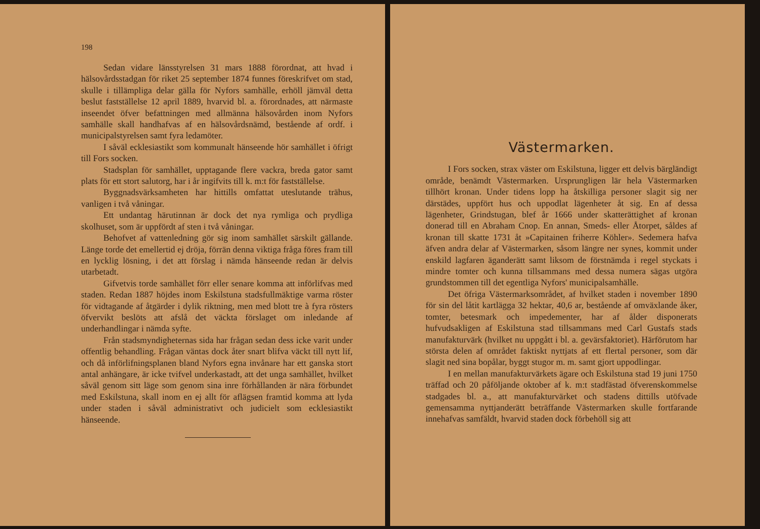198
Sedan vidare länsstyrelsen 31 mars 1888 förordnat, att hvad i hälsovårdsstadgan för riket 25 september 1874 funnes föreskrifvet om stad, skulle i tillämpliga delar gälla för Nyfors samhälle, erhöll jämväl detta beslut fastställelse 12 april 1889, hvarvid bl. a. förordnades, att närmaste inseendet öfver befattningen med allmänna hälsovården inom Nyfors samhälle skall handhafvas af en hälsovårdsnämd, bestående af ordf. i municipalstyrelsen samt fyra ledamöter.
I såväl ecklesiastikt som kommunalt hänseende hör samhället i öfrigt till Fors socken.
Stadsplan för samhället, upptagande flere vackra, breda gator samt plats för ett stort salutorg, har i år ingifvits till k. m:t för fastställelse.
Byggnadsvärksamheten har hittills omfattat uteslutande trähus, vanligen i två våningar.
Ett undantag härutinnan är dock det nya rymliga och prydliga skolhuset, som är uppfördt af sten i två våningar.
Behofvet af vattenledning gör sig inom samhället särskilt gällande. Länge torde det emellertid ej dröja, förrän denna viktiga fråga föres fram till en lycklig lösning, i det att förslag i nämda hänseende redan är delvis utarbetadt.
Gifvetvis torde samhället förr eller senare komma att införlifvas med staden. Redan 1887 höjdes inom Eskilstuna stadsfullmäktige varma röster för vidtagande af åtgärder i dylik riktning, men med blott tre à fyra rösters öfvervikt beslöts att afslå det väckta förslaget om inledande af underhandlingar i nämda syfte.
Från stadsmyndigheternas sida har frågan sedan dess icke varit under offentlig behandling. Frågan väntas dock åter snart blifva väckt till nytt lif, och då införlifningsplanen bland Nyfors egna invånare har ett ganska stort antal anhängare, är icke tvifvel underkastadt, att det unga samhället, hvilket såväl genom sitt läge som genom sina inre förhållanden är nära förbundet med Eskilstuna, skall inom en ej allt för aflägsen framtid komma att lyda under staden i såväl administrativt och judicielt som ecklesiastikt hänseende.
Västermarken.
I Fors socken, strax väster om Eskilstuna, ligger ett delvis bärgländigt område, benämdt Västermarken. Ursprungligen lär hela Västermarken tillhört kronan. Under tidens lopp ha åtskilliga personer slagit sig ner därstädes, uppfört hus och uppodlat lägenheter åt sig. En af dessa lägenheter, Grindstugan, blef år 1666 under skatterättighet af kronan donerad till en Abraham Cnop. En annan, Smeds- eller Åtorpet, såldes af kronan till skatte 1731 åt »Capitainen friherre Köhler». Sedemera hafva äfven andra delar af Västermarken, såsom längre ner synes, kommit under enskild lagfaren äganderätt samt liksom de förstnämda i regel styckats i mindre tomter och kunna tillsammans med dessa numera sägas utgöra grundstommen till det egentliga Nyfors' municipalsamhälle.
Det öfriga Västermarksområdet, af hvilket staden i november 1890 för sin del låtit kartlägga 32 hektar, 40,6 ar, bestående af omväxlande åker, tomter, betesmark och impedementer, har af ålder disponerats hufvudsakligen af Eskilstuna stad tillsammans med Carl Gustafs stads manufakturvärk (hvilket nu uppgått i bl. a. gevärsfaktoriet). Härförutom har största delen af området faktiskt nyttjats af ett flertal personer, som där slagit ned sina bopålar, byggt stugor m. m. samt gjort uppodlingar.
I en mellan manufakturvärkets ägare och Eskilstuna stad 19 juni 1750 träffad och 20 påföljande oktober af k. m:t stadfästad öfverenskommelse stadgades bl. a., att manufakturvärket och stadens dittills utöfvade gemensamma nyttjanderätt beträffande Västermarken skulle fortfarande innehafvas samfäldt, hvarvid staden dock förbehöll sig att